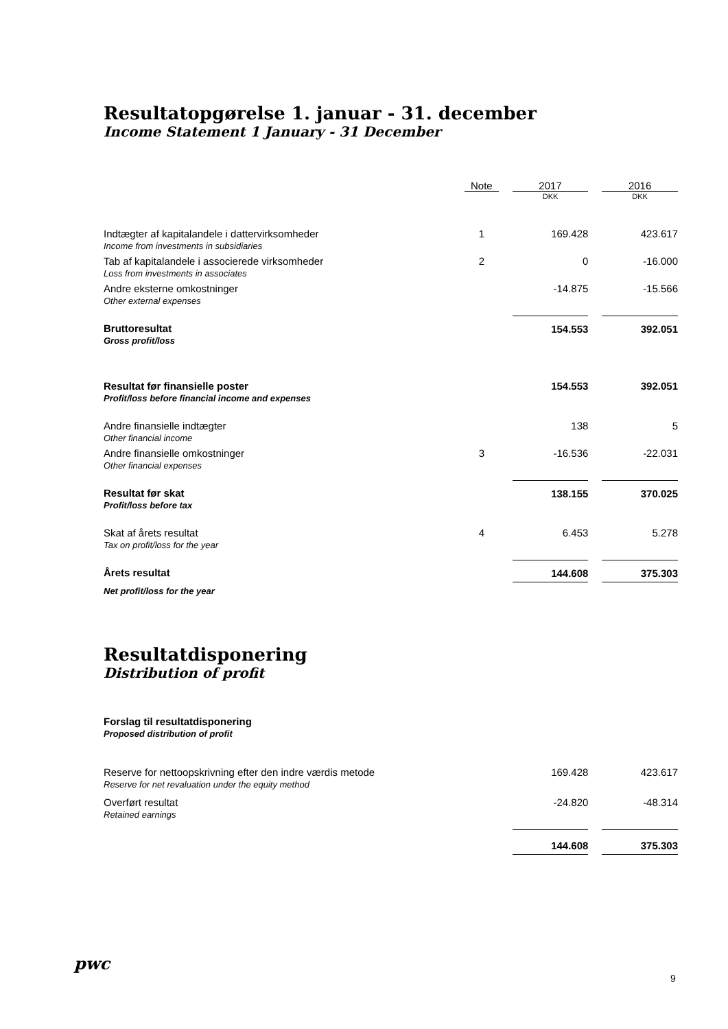Resultatopgørelse 1. januar - 31. december
Income Statement 1 January - 31 December
| | Note | | 2017 | | 2016 |
| | | | DKK | | DKK |
| Indtægter af kapitalandele i dattervirksomheder Income from investments in subsidiaries | 1 | | 169.428 | | 423.617 |
| Tab af kapitalandele i associerede virksomheder Loss from investments in associates | 2 | | 0 | | -16.000 |
| Andre eksterne omkostninger Other external expenses | | | -14.875 | | -15.566 |
| Bruttoresultat Gross profit/loss | | | 154.553 | | 392.051 |
| Resultat før finansielle poster Profit/loss before financial income and expenses | | | 154.553 | | 392.051 |
| Andre finansielle indtægter Other financial income | | | 138 | | 5 |
| Andre finansielle omkostninger Other financial expenses | 3 | | -16.536 | | -22.031 |
| Resultat før skat Profit/loss before tax | | | 138.155 | | 370.025 |
| Skat af årets resultat Tax on profit/loss for the year | 4 | | 6.453 | | 5.278 |
| Årets resultat | | | 144.608 | | 375.303 |
| Net profit/loss for the year | | | | | |
Resultatdisponering
Distribution of profit
| Forslag til resultatdisponering Proposed distribution of profit | | | | | |
| Reserve for nettoopskrivning efter den indre værdis metode Reserve for net revaluation under the equity method | | | 169.428 | | 423.617 |
| Overført resultat Retained earnings | | | -24.820 | | -48.314 |
| | | | 144.608 | | 375.303 |
pwc
9